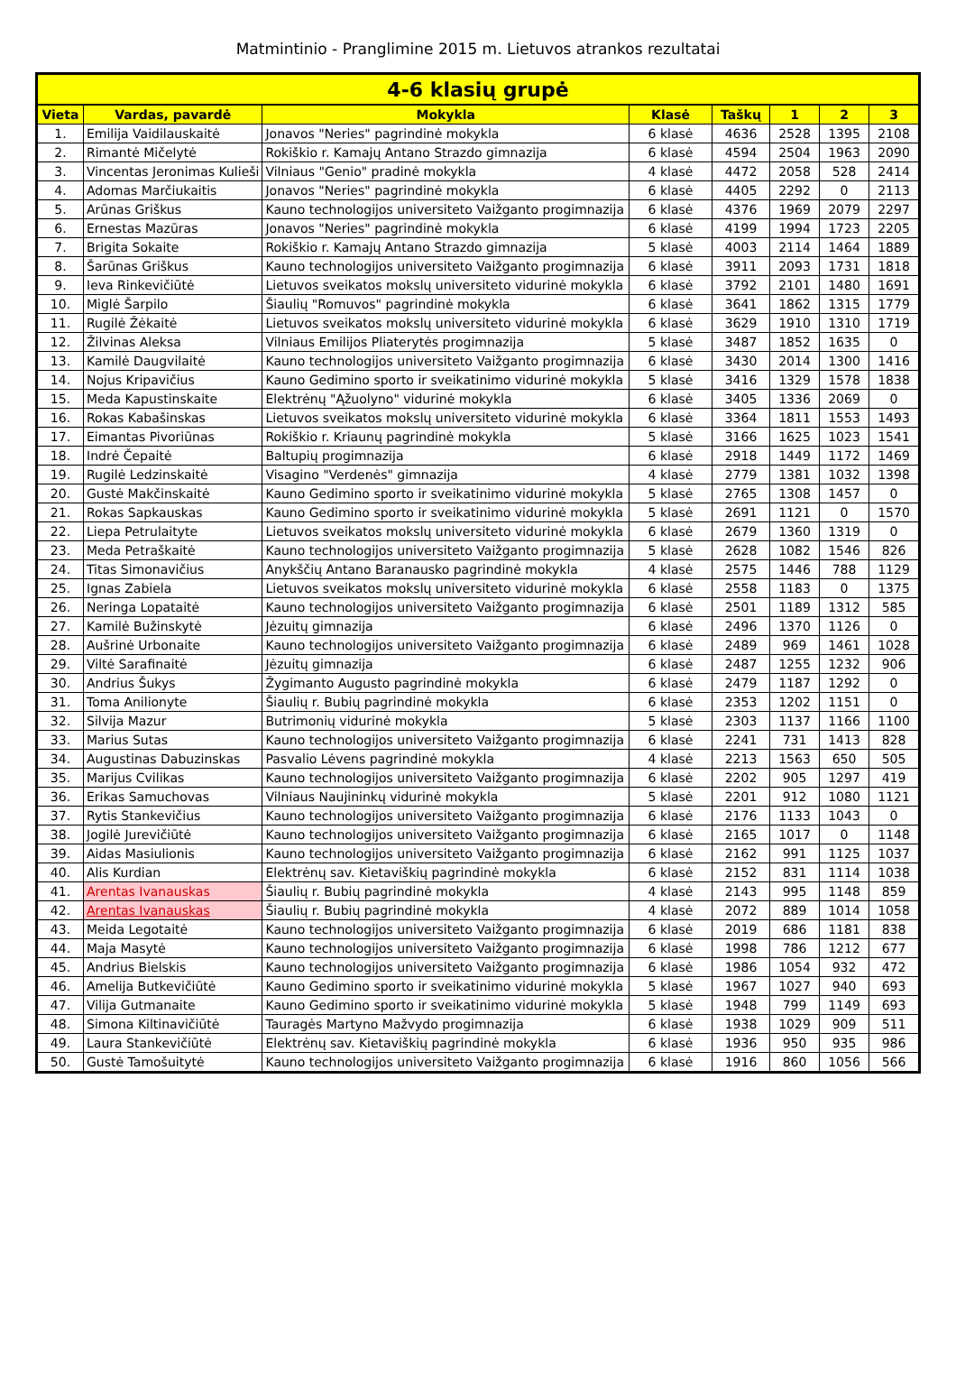Matmintinio - Pranglimine 2015 m. Lietuvos atrankos rezultatai
| 4-6 klasių grupė | | | | | | | |
| --- | --- | --- | --- | --- | --- | --- | --- |
| Vieta | Vardas, pavardė | Mokykla | Klasė | Taškų | 1 | 2 | 3 |
| 1. | Emilija Vaidilauskaitė | Jonavos "Neries" pagrindinė mokykla | 6 klasė | 4636 | 2528 | 1395 | 2108 |
| 2. | Rimantė Mičelytė | Rokiškio r. Kamajų Antano Strazdo gimnazija | 6 klasė | 4594 | 2504 | 1963 | 2090 |
| 3. | Vincentas Jeronimas Kulieši | Vilniaus "Genio" pradinė mokykla | 4 klasė | 4472 | 2058 | 528 | 2414 |
| 4. | Adomas Marčiukaitis | Jonavos "Neries" pagrindinė mokykla | 6 klasė | 4405 | 2292 | 0 | 2113 |
| 5. | Arūnas Griškus | Kauno technologijos universiteto Vaižganto progimnazija | 6 klasė | 4376 | 1969 | 2079 | 2297 |
| 6. | Ernestas Mazūras | Jonavos "Neries" pagrindinė mokykla | 6 klasė | 4199 | 1994 | 1723 | 2205 |
| 7. | Brigita Sokaite | Rokiškio r. Kamajų Antano Strazdo gimnazija | 5 klasė | 4003 | 2114 | 1464 | 1889 |
| 8. | Šarūnas Griškus | Kauno technologijos universiteto Vaižganto progimnazija | 6 klasė | 3911 | 2093 | 1731 | 1818 |
| 9. | Ieva Rinkevičiūtė | Lietuvos sveikatos mokslų universiteto vidurinė mokykla | 6 klasė | 3792 | 2101 | 1480 | 1691 |
| 10. | Miglė Šarpilo | Šiaulių "Romuvos" pagrindinė mokykla | 6 klasė | 3641 | 1862 | 1315 | 1779 |
| 11. | Rugilė Žėkaitė | Lietuvos sveikatos mokslų universiteto vidurinė mokykla | 6 klasė | 3629 | 1910 | 1310 | 1719 |
| 12. | Žilvinas Aleksa | Vilniaus Emilijos Pliaterytės progimnazija | 5 klasė | 3487 | 1852 | 1635 | 0 |
| 13. | Kamilė Daugvilaitė | Kauno technologijos universiteto Vaižganto progimnazija | 6 klasė | 3430 | 2014 | 1300 | 1416 |
| 14. | Nojus Kripavičius | Kauno Gedimino sporto ir sveikatinimo vidurinė mokykla | 5 klasė | 3416 | 1329 | 1578 | 1838 |
| 15. | Meda Kapustinskaite | Elektrėnų "Ąžuolyno" vidurinė mokykla | 6 klasė | 3405 | 1336 | 2069 | 0 |
| 16. | Rokas Kabašinskas | Lietuvos sveikatos mokslų universiteto vidurinė mokykla | 6 klasė | 3364 | 1811 | 1553 | 1493 |
| 17. | Eimantas Pivoriūnas | Rokiškio r. Kriaunų pagrindinė mokykla | 5 klasė | 3166 | 1625 | 1023 | 1541 |
| 18. | Indrė Čepaitė | Baltupių progimnazija | 6 klasė | 2918 | 1449 | 1172 | 1469 |
| 19. | Rugilė Ledzinskaitė | Visagino "Verdenės" gimnazija | 4 klasė | 2779 | 1381 | 1032 | 1398 |
| 20. | Gustė Makčinskaitė | Kauno Gedimino sporto ir sveikatinimo vidurinė mokykla | 5 klasė | 2765 | 1308 | 1457 | 0 |
| 21. | Rokas Sapkauskas | Kauno Gedimino sporto ir sveikatinimo vidurinė mokykla | 5 klasė | 2691 | 1121 | 0 | 1570 |
| 22. | Liepa Petrulaityte | Lietuvos sveikatos mokslų universiteto vidurinė mokykla | 6 klasė | 2679 | 1360 | 1319 | 0 |
| 23. | Meda Petraškaitė | Kauno technologijos universiteto Vaižganto progimnazija | 5 klasė | 2628 | 1082 | 1546 | 826 |
| 24. | Titas Simonavičius | Anykščių Antano Baranausko pagrindinė mokykla | 4 klasė | 2575 | 1446 | 788 | 1129 |
| 25. | Ignas Zabiela | Lietuvos sveikatos mokslų universiteto vidurinė mokykla | 6 klasė | 2558 | 1183 | 0 | 1375 |
| 26. | Neringa Lopataitė | Kauno technologijos universiteto Vaižganto progimnazija | 6 klasė | 2501 | 1189 | 1312 | 585 |
| 27. | Kamilė Bužinskytė | Jėzuitų gimnazija | 6 klasė | 2496 | 1370 | 1126 | 0 |
| 28. | Aušrinė Urbonaite | Kauno technologijos universiteto Vaižganto progimnazija | 6 klasė | 2489 | 969 | 1461 | 1028 |
| 29. | Viltė Sarafinaitė | Jėzuitų gimnazija | 6 klasė | 2487 | 1255 | 1232 | 906 |
| 30. | Andrius Šukys | Žygimanto Augusto pagrindinė mokykla | 6 klasė | 2479 | 1187 | 1292 | 0 |
| 31. | Toma Anilionyte | Šiaulių r. Bubių pagrindinė mokykla | 6 klasė | 2353 | 1202 | 1151 | 0 |
| 32. | Silvija Mazur | Butrimonių vidurinė mokykla | 5 klasė | 2303 | 1137 | 1166 | 1100 |
| 33. | Marius Sutas | Kauno technologijos universiteto Vaižganto progimnazija | 6 klasė | 2241 | 731 | 1413 | 828 |
| 34. | Augustinas Dabuzinskas | Pasvalio Lėvens pagrindinė mokykla | 4 klasė | 2213 | 1563 | 650 | 505 |
| 35. | Marijus Cvilikas | Kauno technologijos universiteto Vaižganto progimnazija | 6 klasė | 2202 | 905 | 1297 | 419 |
| 36. | Erikas Samuchovas | Vilniaus Naujininkų vidurinė mokykla | 5 klasė | 2201 | 912 | 1080 | 1121 |
| 37. | Rytis Stankevičius | Kauno technologijos universiteto Vaižganto progimnazija | 6 klasė | 2176 | 1133 | 1043 | 0 |
| 38. | Jogilė Jurevičiūtė | Kauno technologijos universiteto Vaižganto progimnazija | 6 klasė | 2165 | 1017 | 0 | 1148 |
| 39. | Aidas Masiulionis | Kauno technologijos universiteto Vaižganto progimnazija | 6 klasė | 2162 | 991 | 1125 | 1037 |
| 40. | Alis Kurdian | Elektrėnų sav. Kietaviškių pagrindinė mokykla | 6 klasė | 2152 | 831 | 1114 | 1038 |
| 41. | Arentas Ivanauskas | Šiaulių r. Bubių pagrindinė mokykla | 4 klasė | 2143 | 995 | 1148 | 859 |
| 42. | Arentas Ivanauskas | Šiaulių r. Bubių pagrindinė mokykla | 4 klasė | 2072 | 889 | 1014 | 1058 |
| 43. | Meida Legotaitė | Kauno technologijos universiteto Vaižganto progimnazija | 6 klasė | 2019 | 686 | 1181 | 838 |
| 44. | Maja Masytė | Kauno technologijos universiteto Vaižganto progimnazija | 6 klasė | 1998 | 786 | 1212 | 677 |
| 45. | Andrius Bielskis | Kauno technologijos universiteto Vaižganto progimnazija | 6 klasė | 1986 | 1054 | 932 | 472 |
| 46. | Amelija Butkevičiūtė | Kauno Gedimino sporto ir sveikatinimo vidurinė mokykla | 5 klasė | 1967 | 1027 | 940 | 693 |
| 47. | Vilija Gutmanaite | Kauno Gedimino sporto ir sveikatinimo vidurinė mokykla | 5 klasė | 1948 | 799 | 1149 | 693 |
| 48. | Simona Kiltinavičiūtė | Tauragės Martyno Mažvydo progimnazija | 6 klasė | 1938 | 1029 | 909 | 511 |
| 49. | Laura Stankevičiūtė | Elektrėnų sav. Kietaviškių pagrindinė mokykla | 6 klasė | 1936 | 950 | 935 | 986 |
| 50. | Gustė Tamošuitytė | Kauno technologijos universiteto Vaižganto progimnazija | 6 klasė | 1916 | 860 | 1056 | 566 |